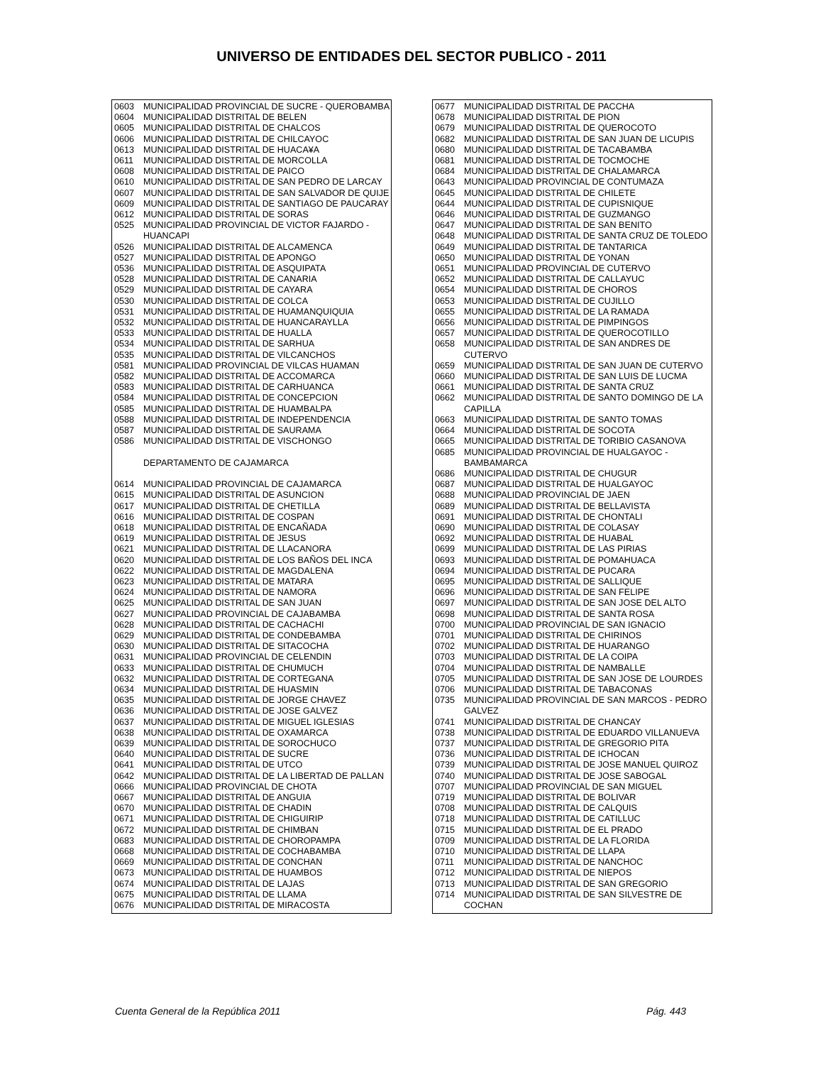UNIVERSO DE ENTIDADES DEL SECTOR PUBLICO - 2011
| 0603 | MUNICIPALIDAD PROVINCIAL DE SUCRE - QUEROBAMBA |
| 0604 | MUNICIPALIDAD DISTRITAL DE BELEN |
| 0605 | MUNICIPALIDAD DISTRITAL DE CHALCOS |
| 0606 | MUNICIPALIDAD DISTRITAL DE CHILCAYOC |
| 0613 | MUNICIPALIDAD DISTRITAL DE HUACA¥A |
| 0611 | MUNICIPALIDAD DISTRITAL DE MORCOLLA |
| 0608 | MUNICIPALIDAD DISTRITAL DE PAICO |
| 0610 | MUNICIPALIDAD DISTRITAL DE SAN PEDRO DE LARCAY |
| 0607 | MUNICIPALIDAD DISTRITAL DE SAN SALVADOR DE QUIJE |
| 0609 | MUNICIPALIDAD DISTRITAL DE SANTIAGO DE PAUCARAY |
| 0612 | MUNICIPALIDAD DISTRITAL DE SORAS |
| 0525 | MUNICIPALIDAD PROVINCIAL DE VICTOR FAJARDO - HUANCAPI |
| 0526 | MUNICIPALIDAD DISTRITAL DE ALCAMENCA |
| 0527 | MUNICIPALIDAD DISTRITAL DE APONGO |
| 0536 | MUNICIPALIDAD DISTRITAL DE ASQUIPATA |
| 0528 | MUNICIPALIDAD DISTRITAL DE CANARIA |
| 0529 | MUNICIPALIDAD DISTRITAL DE CAYARA |
| 0530 | MUNICIPALIDAD DISTRITAL DE COLCA |
| 0531 | MUNICIPALIDAD DISTRITAL DE HUAMANQUIQUIA |
| 0532 | MUNICIPALIDAD DISTRITAL DE HUANCARAYLLA |
| 0533 | MUNICIPALIDAD DISTRITAL DE HUALLA |
| 0534 | MUNICIPALIDAD DISTRITAL DE SARHUA |
| 0535 | MUNICIPALIDAD DISTRITAL DE VILCANCHOS |
| 0581 | MUNICIPALIDAD PROVINCIAL DE VILCAS HUAMAN |
| 0582 | MUNICIPALIDAD DISTRITAL DE ACCOMARCA |
| 0583 | MUNICIPALIDAD DISTRITAL DE CARHUANCA |
| 0584 | MUNICIPALIDAD DISTRITAL DE CONCEPCION |
| 0585 | MUNICIPALIDAD DISTRITAL DE HUAMBALPA |
| 0588 | MUNICIPALIDAD DISTRITAL DE INDEPENDENCIA |
| 0587 | MUNICIPALIDAD DISTRITAL DE SAURAMA |
| 0586 | MUNICIPALIDAD DISTRITAL DE VISCHONGO |
| | DEPARTAMENTO DE CAJAMARCA |
| 0614 | MUNICIPALIDAD PROVINCIAL DE CAJAMARCA |
| 0615 | MUNICIPALIDAD DISTRITAL DE ASUNCION |
| 0617 | MUNICIPALIDAD DISTRITAL DE CHETILLA |
| 0616 | MUNICIPALIDAD DISTRITAL DE COSPAN |
| 0618 | MUNICIPALIDAD DISTRITAL DE ENCAÑADA |
| 0619 | MUNICIPALIDAD DISTRITAL DE JESUS |
| 0621 | MUNICIPALIDAD DISTRITAL DE LLACANORA |
| 0620 | MUNICIPALIDAD DISTRITAL DE LOS BAÑOS DEL INCA |
| 0622 | MUNICIPALIDAD DISTRITAL DE MAGDALENA |
| 0623 | MUNICIPALIDAD DISTRITAL DE MATARA |
| 0624 | MUNICIPALIDAD DISTRITAL DE NAMORA |
| 0625 | MUNICIPALIDAD DISTRITAL DE SAN JUAN |
| 0627 | MUNICIPALIDAD PROVINCIAL DE CAJABAMBA |
| 0628 | MUNICIPALIDAD DISTRITAL DE CACHACHI |
| 0629 | MUNICIPALIDAD DISTRITAL DE CONDEBAMBA |
| 0630 | MUNICIPALIDAD DISTRITAL DE SITACOCHA |
| 0631 | MUNICIPALIDAD PROVINCIAL DE CELENDIN |
| 0633 | MUNICIPALIDAD DISTRITAL DE CHUMUCH |
| 0632 | MUNICIPALIDAD DISTRITAL DE CORTEGANA |
| 0634 | MUNICIPALIDAD DISTRITAL DE HUASMIN |
| 0635 | MUNICIPALIDAD DISTRITAL DE JORGE CHAVEZ |
| 0636 | MUNICIPALIDAD DISTRITAL DE JOSE GALVEZ |
| 0637 | MUNICIPALIDAD DISTRITAL DE MIGUEL IGLESIAS |
| 0638 | MUNICIPALIDAD DISTRITAL DE OXAMARCA |
| 0639 | MUNICIPALIDAD DISTRITAL DE SOROCHUCO |
| 0640 | MUNICIPALIDAD DISTRITAL DE SUCRE |
| 0641 | MUNICIPALIDAD DISTRITAL DE UTCO |
| 0642 | MUNICIPALIDAD DISTRITAL DE LA LIBERTAD DE PALLAN |
| 0666 | MUNICIPALIDAD PROVINCIAL DE CHOTA |
| 0667 | MUNICIPALIDAD DISTRITAL DE ANGUIA |
| 0670 | MUNICIPALIDAD DISTRITAL DE CHADIN |
| 0671 | MUNICIPALIDAD DISTRITAL DE CHIGUIRIP |
| 0672 | MUNICIPALIDAD DISTRITAL DE CHIMBAN |
| 0683 | MUNICIPALIDAD DISTRITAL DE CHOROPAMPA |
| 0668 | MUNICIPALIDAD DISTRITAL DE COCHABAMBA |
| 0669 | MUNICIPALIDAD DISTRITAL DE CONCHAN |
| 0673 | MUNICIPALIDAD DISTRITAL DE HUAMBOS |
| 0674 | MUNICIPALIDAD DISTRITAL DE LAJAS |
| 0675 | MUNICIPALIDAD DISTRITAL DE LLAMA |
| 0676 | MUNICIPALIDAD DISTRITAL DE MIRACOSTA |
| 0677 | MUNICIPALIDAD DISTRITAL DE PACCHA |
| 0678 | MUNICIPALIDAD DISTRITAL DE PION |
| 0679 | MUNICIPALIDAD DISTRITAL DE QUEROCOTO |
| 0682 | MUNICIPALIDAD DISTRITAL DE SAN JUAN DE LICUPIS |
| 0680 | MUNICIPALIDAD DISTRITAL DE TACABAMBA |
| 0681 | MUNICIPALIDAD DISTRITAL DE TOCMOCHE |
| 0684 | MUNICIPALIDAD DISTRITAL DE CHALAMARCA |
| 0643 | MUNICIPALIDAD PROVINCIAL DE CONTUMAZA |
| 0645 | MUNICIPALIDAD DISTRITAL DE CHILETE |
| 0644 | MUNICIPALIDAD DISTRITAL DE CUPISNIQUE |
| 0646 | MUNICIPALIDAD DISTRITAL DE GUZMANGO |
| 0647 | MUNICIPALIDAD DISTRITAL DE SAN BENITO |
| 0648 | MUNICIPALIDAD DISTRITAL DE SANTA CRUZ DE TOLEDO |
| 0649 | MUNICIPALIDAD DISTRITAL DE TANTARICA |
| 0650 | MUNICIPALIDAD DISTRITAL DE YONAN |
| 0651 | MUNICIPALIDAD PROVINCIAL DE CUTERVO |
| 0652 | MUNICIPALIDAD DISTRITAL DE CALLAYUC |
| 0654 | MUNICIPALIDAD DISTRITAL DE CHOROS |
| 0653 | MUNICIPALIDAD DISTRITAL DE CUJILLO |
| 0655 | MUNICIPALIDAD DISTRITAL DE LA RAMADA |
| 0656 | MUNICIPALIDAD DISTRITAL DE PIMPINGOS |
| 0657 | MUNICIPALIDAD DISTRITAL DE QUEROCOTILLO |
| 0658 | MUNICIPALIDAD DISTRITAL DE SAN ANDRES DE CUTERVO |
| 0659 | MUNICIPALIDAD DISTRITAL DE SAN JUAN DE CUTERVO |
| 0660 | MUNICIPALIDAD DISTRITAL DE SAN LUIS DE LUCMA |
| 0661 | MUNICIPALIDAD DISTRITAL DE SANTA CRUZ |
| 0662 | MUNICIPALIDAD DISTRITAL DE SANTO DOMINGO DE LA CAPILLA |
| 0663 | MUNICIPALIDAD DISTRITAL DE SANTO TOMAS |
| 0664 | MUNICIPALIDAD DISTRITAL DE SOCOTA |
| 0665 | MUNICIPALIDAD DISTRITAL DE TORIBIO CASANOVA |
| 0685 | MUNICIPALIDAD PROVINCIAL DE HUALGAYOC - BAMBAMARCA |
| 0686 | MUNICIPALIDAD DISTRITAL DE CHUGUR |
| 0687 | MUNICIPALIDAD DISTRITAL DE HUALGAYOC |
| 0688 | MUNICIPALIDAD PROVINCIAL DE JAEN |
| 0689 | MUNICIPALIDAD DISTRITAL DE BELLAVISTA |
| 0691 | MUNICIPALIDAD DISTRITAL DE CHONTALI |
| 0690 | MUNICIPALIDAD DISTRITAL DE COLASAY |
| 0692 | MUNICIPALIDAD DISTRITAL DE HUABAL |
| 0699 | MUNICIPALIDAD DISTRITAL DE LAS PIRIAS |
| 0693 | MUNICIPALIDAD DISTRITAL DE POMAHUACA |
| 0694 | MUNICIPALIDAD DISTRITAL DE PUCARA |
| 0695 | MUNICIPALIDAD DISTRITAL DE SALLIQUE |
| 0696 | MUNICIPALIDAD DISTRITAL DE SAN FELIPE |
| 0697 | MUNICIPALIDAD DISTRITAL DE SAN JOSE DEL ALTO |
| 0698 | MUNICIPALIDAD DISTRITAL DE SANTA ROSA |
| 0700 | MUNICIPALIDAD PROVINCIAL DE SAN IGNACIO |
| 0701 | MUNICIPALIDAD DISTRITAL DE CHIRINOS |
| 0702 | MUNICIPALIDAD DISTRITAL DE HUARANGO |
| 0703 | MUNICIPALIDAD DISTRITAL DE LA COIPA |
| 0704 | MUNICIPALIDAD DISTRITAL DE NAMBALLE |
| 0705 | MUNICIPALIDAD DISTRITAL DE SAN JOSE DE LOURDES |
| 0706 | MUNICIPALIDAD DISTRITAL DE TABACONAS |
| 0735 | MUNICIPALIDAD PROVINCIAL DE SAN MARCOS - PEDRO GALVEZ |
| 0741 | MUNICIPALIDAD DISTRITAL DE CHANCAY |
| 0738 | MUNICIPALIDAD DISTRITAL DE EDUARDO VILLANUEVA |
| 0737 | MUNICIPALIDAD DISTRITAL DE GREGORIO PITA |
| 0736 | MUNICIPALIDAD DISTRITAL DE ICHOCAN |
| 0739 | MUNICIPALIDAD DISTRITAL DE JOSE MANUEL QUIROZ |
| 0740 | MUNICIPALIDAD DISTRITAL DE JOSE SABOGAL |
| 0707 | MUNICIPALIDAD PROVINCIAL DE SAN MIGUEL |
| 0719 | MUNICIPALIDAD DISTRITAL DE BOLIVAR |
| 0708 | MUNICIPALIDAD DISTRITAL DE CALQUIS |
| 0718 | MUNICIPALIDAD DISTRITAL DE CATILLUC |
| 0715 | MUNICIPALIDAD DISTRITAL DE EL PRADO |
| 0709 | MUNICIPALIDAD DISTRITAL DE LA FLORIDA |
| 0710 | MUNICIPALIDAD DISTRITAL DE LLAPA |
| 0711 | MUNICIPALIDAD DISTRITAL DE NANCHOC |
| 0712 | MUNICIPALIDAD DISTRITAL DE NIEPOS |
| 0713 | MUNICIPALIDAD DISTRITAL DE SAN GREGORIO |
| 0714 | MUNICIPALIDAD DISTRITAL DE SAN SILVESTRE DE COCHAN |
Cuenta General de la República 2011 Pág. 443